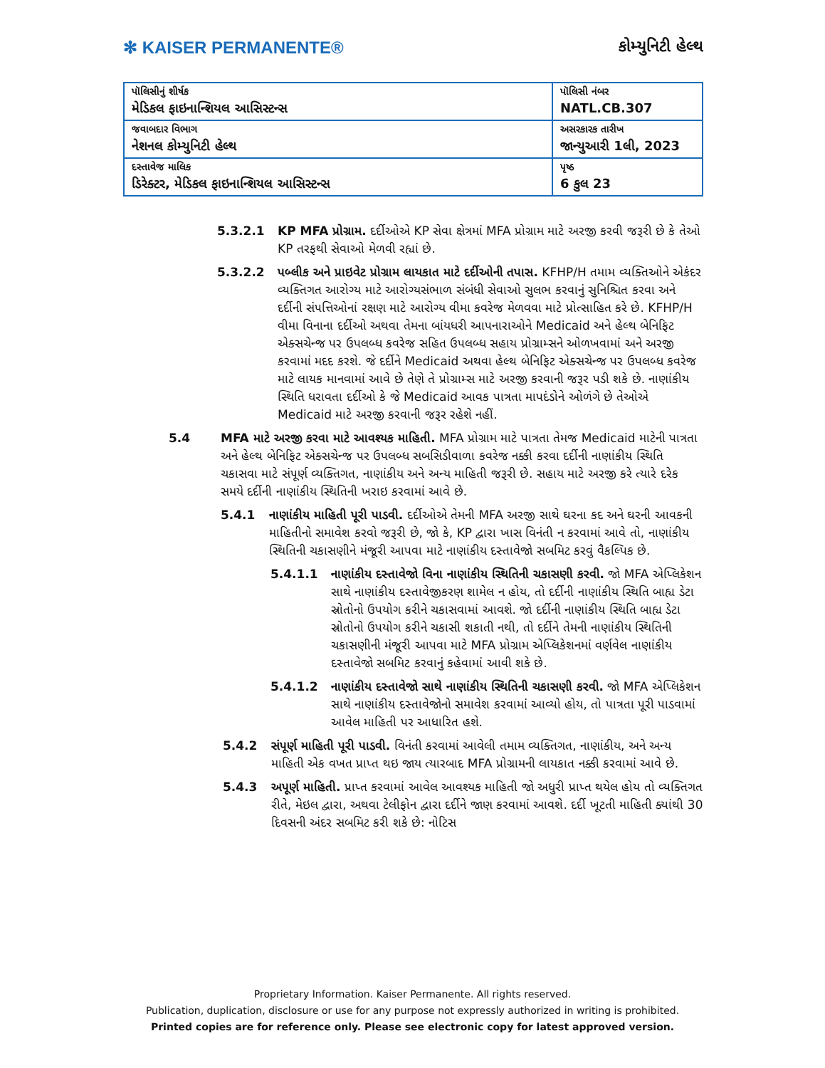✻ KAISER PERMANENTE®
કોમ્યુનિટી હેલ્થ
| પૉલિસીનું શીર્ષક મેડિકલ ફાઇનાન્શિયલ આસિસ્ટન્સ | પૉલિસી નંબર NATL.CB.307 |
| જવાબદાર વિભાગ નેશનલ કોમ્યુનિટી હેલ્થ | અસરકારક તારીખ જાન્યુઆરી 1લી, 2023 |
| દસ્તાવેજ માલિક ડિરેક્ટર, મેડિકલ ફાઇનાન્શિયલ આસિસ્ટન્સ | પૃષ્ઠ 6 કુલ 23 |
5.3.2.1 KP MFA પ્રોગ્રામ. દર્દીઓએ KP સેવા ક્ષેત્રમાં MFA પ્રોગ્રામ માટે અરજી કરવી જરૂરી છે કે તેઓ KP તરફથી સેવાઓ મેળવી રહ્યાં છે.
5.3.2.2 પબ્લીક અને પ્રાઇવેટ પ્રોગ્રામ લાયકાત માટે દર્દીઓની તપાસ. KFHP/H તમામ વ્યક્તિઓને એકંદર વ્યક્તિગત આરોગ્ય માટે આરોગ્યસંભાળ સંબંધી સેવાઓ સુલભ કરવાનું સુનિશ્ચિત કરવા અને દર્દીની સંપત્તિઓનાં રક્ષણ માટે આરોગ્ય વીમા કવરેજ મેળવવા માટે પ્રોત્સાહિત કરે છે. KFHP/H વીમા વિનાના દર્દીઓ અથવા તેમના બાંયધરી આપનારાઓને Medicaid અને હેલ્થ બેનિફિટ એક્સચેન્જ પર ઉપલબ્ધ કવરેજ સહિત ઉપલબ્ધ સહાય પ્રોગ્રામ્સને ઓળખવામાં અને અરજી કરવામાં મદદ કરશે. જે દર્દીને Medicaid અથવા હેલ્થ બેનિફિટ એક્સચેન્જ પર ઉપલબ્ધ કવરેજ માટે લાયક માનવામાં આવે છે તેણે તે પ્રોગ્રામ્સ માટે અરજી કરવાની જરૂર પડી શકે છે. નાણાંકીય સ્થિતિ ધરાવતા દર્દીઓ કે જે Medicaid આવક પાત્રતા માપદંડોને ઓળંગે છે તેઓએ Medicaid માટે અરજી કરવાની જરૂર રહેશે નહીં.
5.4 MFA માટે અરજી કરવા માટે આવશ્યક માહિતી. MFA પ્રોગ્રામ માટે પાત્રતા તેમજ Medicaid માટેની પાત્રતા અને હેલ્થ બેનિફિટ એક્સચેન્જ પર ઉપલબ્ધ સબસિડીવાળા કવરેજ નક્કી કરવા દર્દીની નાણાંકીય સ્થિતિ ચકાસવા માટે સંપૂર્ણ વ્યક્તિગત, નાણાંકીય અને અન્ય માહિતી જરૂરી છે. સહાય માટે અરજી કરે ત્યારે દરેક સમયે દર્દીની નાણાંકીય સ્થિતિની ખરાઇ કરવામાં આવે છે.
5.4.1 નાણાંકીય માહિતી પૂરી પાડવી. દર્દીઓએ તેમની MFA અરજી સાથે ઘરના કદ અને ઘરની આવકની માહિતીનો સમાવેશ કરવો જરૂરી છે, જો કે, KP દ્વારા ખાસ વિનંતી ન કરવામાં આવે તો, નાણાંકીય સ્થિતિની ચકાસણીને મંજૂરી આપવા માટે નાણાંકીય દસ્તાવેજો સબમિટ કરવું વૈકલ્પિક છે.
5.4.1.1 નાણાંકીય દસ્તાવેજો વિના નાણાંકીય સ્થિતિની ચકાસણી કરવી. જો MFA એપ્લિકેશન સાથે નાણાંકીય દસ્તાવેજીકરણ શામેલ ન હોય, તો દર્દીની નાણાંકીય સ્થિતિ બાહ્ય ડેટા સ્રોતોનો ઉપયોગ કરીને ચકાસવામાં આવશે. જો દર્દીની નાણાંકીય સ્થિતિ બાહ્ય ડેટા સ્રોતોનો ઉપયોગ કરીને ચકાસી શકાતી નથી, તો દર્દીને તેમની નાણાંકીય સ્થિતિની ચકાસણીની મંજૂરી આપવા માટે MFA પ્રોગ્રામ એપ્લિકેશનમાં વર્ણવેલ નાણાંકીય દસ્તાવેજો સબમિટ કરવાનું કહેવામાં આવી શકે છે.
5.4.1.2 નાણાંકીય દસ્તાવેજો સાથે નાણાંકીય સ્થિતિની ચકાસણી કરવી. જો MFA એપ્લિકેશન સાથે નાણાંકીય દસ્તાવેજોનો સમાવેશ કરવામાં આવ્યો હોય, તો પાત્રતા પૂરી પાડવામાં આવેલ માહિતી પર આધારિત હશે.
5.4.2 સંપૂર્ણ માહિતી પૂરી પાડવી. વિનંતી કરવામાં આવેલી તમામ વ્યક્તિગત, નાણાંકીય, અને અન્ય માહિતી એક વખત પ્રાપ્ત થઇ જાય ત્યારબાદ MFA પ્રોગ્રામની લાયકાત નક્કી કરવામાં આવે છે.
5.4.3 અપૂર્ણ માહિતી. પ્રાપ્ત કરવામાં આવેલ આવશ્યક માહિતી જો અધુરી પ્રાપ્ત થયેલ હોય તો વ્યક્તિગત રીતે, મેઇલ દ્વારા, અથવા ટેલીફોન દ્વારા દર્દીને જાણ કરવામાં આવશે. દર્દી ખૂટતી માહિતી ક્યાંથી 30 દિવસની અંદર સબમિટ કરી શકે છે: નોટિસ
Proprietary Information. Kaiser Permanente. All rights reserved.
Publication, duplication, disclosure or use for any purpose not expressly authorized in writing is prohibited.
Printed copies are for reference only. Please see electronic copy for latest approved version.